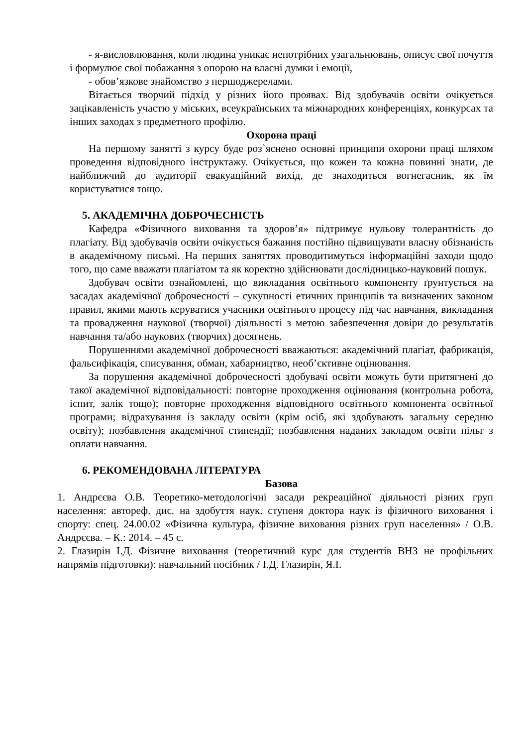- я-висловлювання, коли людина уникає непотрібних узагальнювань, описує свої почуття і формулює свої побажання з опорою на власні думки і емоції,
- обов’язкове знайомство з першоджерелами.
Вітається творчий підхід у різних його проявах. Від здобувачів освіти очікується зацікавленість участю у міських, всеукраїнських та міжнародних конференціях, конкурсах та інших заходах з предметного профілю.
Охорона праці
На першому занятті з курсу буде роз`яснено основні принципи охорони праці шляхом проведення відповідного інструктажу. Очікується, що кожен та кожна повинні знати, де найближчий до аудиторії евакуаційний вихід, де знаходиться вогнегасник, як їм користуватися тощо.
5. АКАДЕМІЧНА ДОБРОЧЕСНІСТЬ
Кафедра «Фізичного виховання та здоров’я» підтримує нульову толерантність до плагіату. Від здобувачів освіти очікується бажання постійно підвищувати власну обізнаність в академічному письмі. На перших заняттях проводитимуться інформаційні заходи щодо того, що саме вважати плагіатом та як коректно здійснювати дослідницько-науковий пошук.
Здобувач освіти ознайомлені, що викладання освітнього компоненту ґрунтується на засадах академічної доброчесності – сукупності етичних принципів та визначених законом правил, якими мають керуватися учасники освітнього процесу під час навчання, викладання та провадження наукової (творчої) діяльності з метою забезпечення довіри до результатів навчання та/або наукових (творчих) досягнень.
Порушеннями академічної доброчесності вважаються: академічний плагіат, фабрикація, фальсифікація, списування, обман, хабарництво, необ’єктивне оцінювання.
За порушення академічної доброчесності здобувачі освіти можуть бути притягнені до такої академічної відповідальності: повторне проходження оцінювання (контрольна робота, іспит, залік тощо); повторне проходження відповідного освітнього компонента освітньої програми; відрахування із закладу освіти (крім осіб, які здобувають загальну середню освіту); позбавлення академічної стипендії; позбавлення наданих закладом освіти пільг з оплати навчання.
6. РЕКОМЕНДОВАНА ЛІТЕРАТУРА
Базова
1. Андрєєва О.В. Теоретико-методологічні засади рекреаційної діяльності різних груп населення: автореф. дис. на здобуття наук. ступеня доктора наук із фізичного виховання і спорту: спец. 24.00.02 «Фізична культура, фізичне виховання різних груп населення» / О.В. Андрєєва. – К.: 2014. – 45 с.
2. Глазирін І.Д. Фізичне виховання (теоретичний курс для студентів ВНЗ не профільних напрямів підготовки): навчальний посібник / І.Д. Глазирін, Я.І.